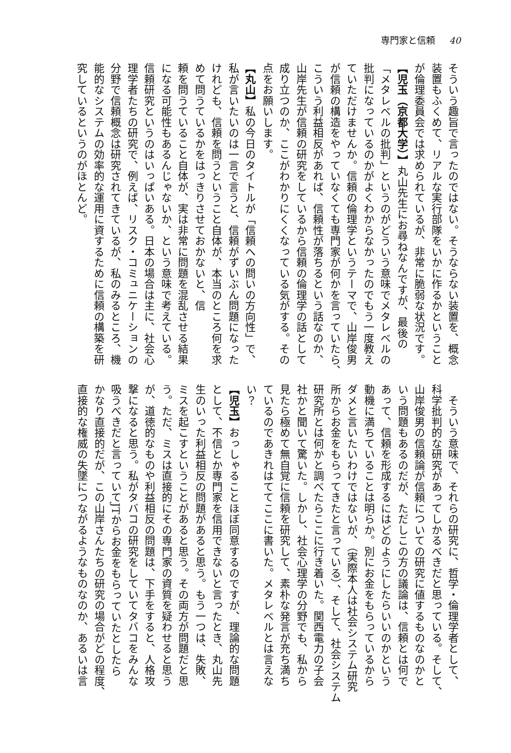専門家と信頼 40
そういう趣旨で言ったのではない。そうならない装置を、概念
装置もふくめて、リアルな実行部隊をいかに作るかということ
が倫理委員会では求められているが、非常に脆弱な状況です。
【児玉（京都大学）】丸山先生にお尋ねなんですが、最後の
「メタレベルの批判」というのがどういう意味でメタレベルの
批判になっているのかがよくわからなかったのでもう一度教え
ていただけませんか。信頼の倫理学というテーマで、山岸俊男
が信頼の構造をやっていなくても専門家が何かを言っていたら、
こういう利益相反があれば、信頼性が落ちるという話なのか、
山岸先生が信頼の研究をしているから信頼の倫理学の話として
成り立つのか、ここがわかりにくくなっている気がする。その
点をお願いします。
【丸山】私の今日のタイトルが「信頼への問いの方向性」で、
私が言いたいのは一言で言うと、信頼がずいぶん問題になった
けれども、信頼を問うということ自体が、本当のところ何を求
めて問うているかをはっきりさせておかないと、信
頼を問うていること自体が、実は非常に問題を混乱させる結果
になる可能性もあるんじゃないか、という意味で考えている。
信頼研究というのはいっぱいある。日本の場合は主に、社会心
理学者たちの研究で、例えば、リスク・コミュニケーションの
分野で信頼概念は研究されてきているが、私のみるところ、機
能的なシステムの効率的な運用に資するために信頼の構築を研
究しているというのがほとんど。
　そういう意味で、それらの研究に、哲学・倫理学者として、
科学批判的な研究があってしかるべきだと思っている。そして、
山岸俊男の信頼論が信頼についての研究に値するものなのかと
いう問題もあるのだが、ただしこの方の議論は、信頼とは何で
あって、信頼を形成するにはどのようにしたらいいのかという
動機に満ちていることは明らか。別にお金をもらっているから
ダメと言いたいわけではないが、（実際本人は社会システム研究
所からお金をもらってきたと言っている）、そして、社会システム
研究所とは何かと調べたらここに行き着いた。関西電力の子会
社かと聞いて驚いた。しかし、社会心理学の分野でも、私から
見たら極めて無自覚に信頼を研究して、素朴な発言が充ち満ち
ているのであきれはててここに書いた。メタレベルとは言えな
い？
【児玉】おっしゃることほぼ同意するのですが、理論的な問題
として、不信とか専門家を信用できないと言ったとき、丸山先
生のいった利益相反の問題があると思う。もう一つは、失敗、
ミスを起こすということがあると思う。その両方が問題だと思
う。ただ、ミスは直接的にその専門家の資質を疑わせると思う
が、道徳的なものや利益相反の問題は、下手をすると、人格攻
撃になると思う。私がタバコの研究をしていてタバコをみんな
吸うべきだと言っていてJTからお金をもらっていたとしたら
かなり直接的だが、この山岸さんたちの研究の場合がどの程度、
直接的な権威の失墜につながるようなものなのか、あるいは言